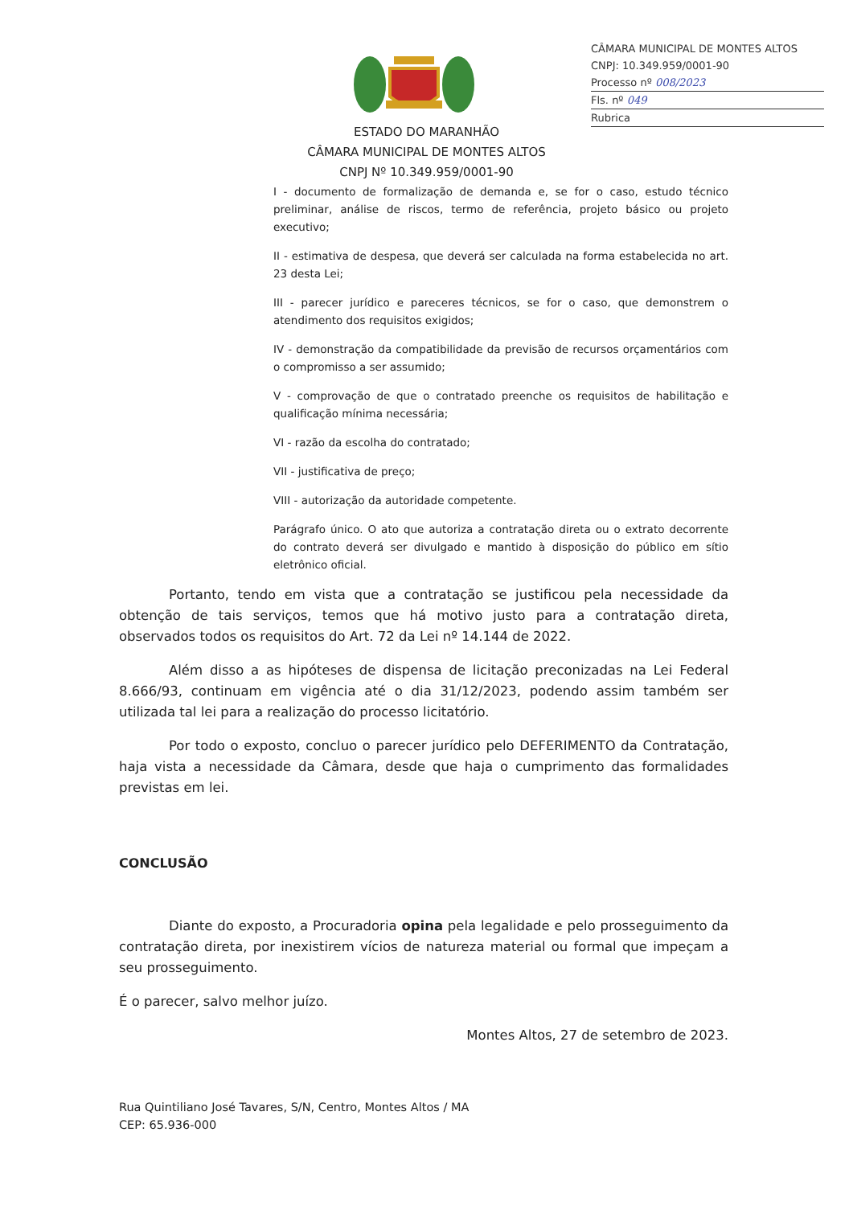CÂMARA MUNICIPAL DE MONTES ALTOS
CNPJ: 10.349.959/0001-90
Processo nº 008/2023
Fls. nº 049
Rubrica
ESTADO DO MARANHÃO
CÂMARA MUNICIPAL DE MONTES ALTOS
CNPJ Nº 10.349.959/0001-90
I - documento de formalização de demanda e, se for o caso, estudo técnico preliminar, análise de riscos, termo de referência, projeto básico ou projeto executivo;
II - estimativa de despesa, que deverá ser calculada na forma estabelecida no art. 23 desta Lei;
III - parecer jurídico e pareceres técnicos, se for o caso, que demonstrem o atendimento dos requisitos exigidos;
IV - demonstração da compatibilidade da previsão de recursos orçamentários com o compromisso a ser assumido;
V - comprovação de que o contratado preenche os requisitos de habilitação e qualificação mínima necessária;
VI - razão da escolha do contratado;
VII - justificativa de preço;
VIII - autorização da autoridade competente.
Parágrafo único. O ato que autoriza a contratação direta ou o extrato decorrente do contrato deverá ser divulgado e mantido à disposição do público em sítio eletrônico oficial.
Portanto, tendo em vista que a contratação se justificou pela necessidade da obtenção de tais serviços, temos que há motivo justo para a contratação direta, observados todos os requisitos do Art. 72 da Lei nº 14.144 de 2022.
Além disso a as hipóteses de dispensa de licitação preconizadas na Lei Federal 8.666/93, continuam em vigência até o dia 31/12/2023, podendo assim também ser utilizada tal lei para a realização do processo licitatório.
Por todo o exposto, concluo o parecer jurídico pelo DEFERIMENTO da Contratação, haja vista a necessidade da Câmara, desde que haja o cumprimento das formalidades previstas em lei.
CONCLUSÃO
Diante do exposto, a Procuradoria opina pela legalidade e pelo prosseguimento da contratação direta, por inexistirem vícios de natureza material ou formal que impeçam a seu prosseguimento.
É o parecer, salvo melhor juízo.
Montes Altos, 27 de setembro de 2023.
Rua Quintiliano José Tavares, S/N, Centro, Montes Altos / MA
CEP: 65.936-000